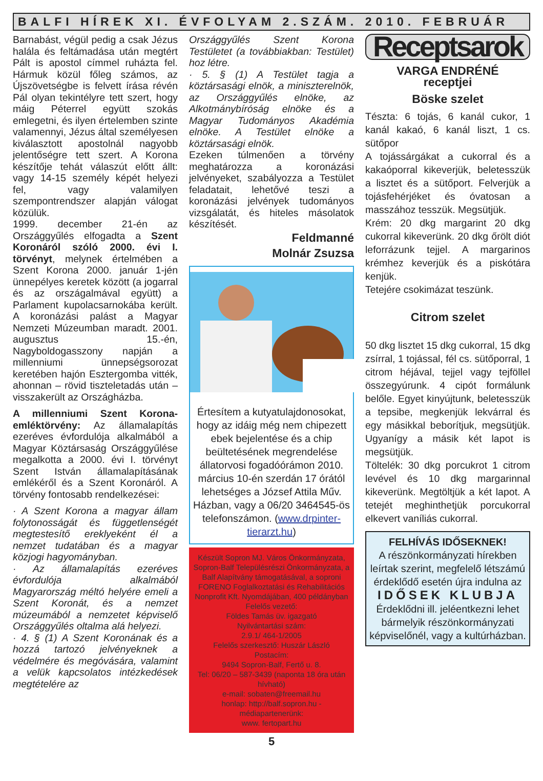BALFI HÍREK XI. ÉVFOLYAM 2.SZÁM. 2010. FEBRUÁR
Barnabást, végül pedig a csak Jézus halála és feltámadása után megtért Pált is apostol címmel ruházta fel. Hármuk közül főleg számos, az Újszövetségbe is felvett írása révén Pál olyan tekintélyre tett szert, hogy máig Péterrel együtt szokás emlegetni, és ilyen értelemben szinte valamennyi, Jézus által személyesen kiválasztott apostolnál nagyobb jelentőségre tett szert. A Korona készítője tehát válaszút előtt állt: vagy 14-15 személy képét helyezi fel, vagy valamilyen szempontrendszer alapján válogat közülük.
1999. december 21-én az Országgyűlés elfogadta a Szent Koronáról szóló 2000. évi I. törvényt, melynek értelmében a Szent Korona 2000. január 1-jén ünnepélyes keretek között (a jogarral és az országalmával együtt) a Parlament kupolacsarnokába került. A koronázási palást a Magyar Nemzeti Múzeumban maradt. 2001. augusztus 15.-én, Nagyboldogasszony napján a millenniumi ünnepségsorozat keretében hajón Esztergomba vitték, ahonnan – rövid tiszteletadás után – visszakerült az Országházba.
A millenniumi Szent Korona-emléktörvény: Az államalapítás ezeréves évfordulója alkalmából a Magyar Köztársaság Országgyűlése megalkotta a 2000. évi I. törvényt Szent István államalapításának emlékéről és a Szent Koronáról. A törvény fontosabb rendelkezései:
· A Szent Korona a magyar állam folytonosságát és függetlenségét megtestesítő ereklyeként él a nemzet tudatában és a magyar közjogi hagyományban.
· Az államalapítás ezeréves évfordulója alkalmából Magyarország méltó helyére emeli a Szent Koronát, és a nemzet múzeumából a nemzetet képviselő Országgyűlés oltalma alá helyezi.
· 4. § (1) A Szent Koronának és a hozzá tartozó jelvényeknek a védelmére és megóvására, valamint a velük kapcsolatos intézkedések megtételére az
Országgyűlés Szent Korona Testületet (a továbbiakban: Testület) hoz létre.
· 5. § (1) A Testület tagja a köztársasági elnök, a miniszterelnök, az Országgyűlés elnöke, az Alkotmánybíróság elnöke és a Magyar Tudományos Akadémia elnöke. A Testület elnöke a köztársasági elnök.
Ezeken túlmenően a törvény meghatározza a koronázási jelvényeket, szabályozza a Testület feladatait, lehetővé teszi a koronázási jelvények tudományos vizsgálatát, és hiteles másolatok készítését.
Feldmanné
Molnár Zsuzsa
Értesítem a kutyatulajdonosokat, hogy az idáig még nem chipezett ebek bejelentése és a chip beültetésének megrendelése állatorvosi fogadóórámon 2010. március 10-én szerdán 17 órától lehetséges a József Attila Műv. Házban, vagy a 06/20 3464545-ös telefonszámon. (www.drpinter-tierarzt.hu)
Készült Sopron MJ. Város Önkormányzata, Sopron-Balf Településrészi Önkormányzata, a Balf Alapítvány támogatásával, a soproni FORENO Foglalkoztatási és Rehabilitációs Nonprofit Kft. Nyomdájában, 400 példányban
Felelős vezető:
Földes Tamás üv. igazgató
Nyilvántartási szám:
2.9.1/ 464-1/2005
Felelős szerkesztő: Huszár László
Postacím:
9494 Sopron-Balf, Fertő u. 8.
Tel: 06/20 – 587-3439 (naponta 18 óra után hívható)
e-mail: sobaten@freemail.hu
honlap: http://balf.sopron.hu - médiapartenerünk:
www. fertopart.hu
5
Receptsarok
VARGA ENDRÉNÉ
receptjei
Böske szelet
Tészta: 6 tojás, 6 kanál cukor, 1 kanál kakaó, 6 kanál liszt, 1 cs. sütőpor
A tojássárgákat a cukorral és a kakaóporral kikeverjük, beletesszük a lisztet és a sütőport. Felverjük a tojásfehérjéket és óvatosan a masszához tesszük. Megsütjük.
Krém: 20 dkg margarint 20 dkg cukorral kikeverünk. 20 dkg őrölt diót leforrázunk tejjel. A margarinos krémhez keverjük és a piskótára kenjük.
Tetejére csokimázat teszünk.
Citrom szelet
50 dkg lisztet 15 dkg cukorral, 15 dkg zsírral, 1 tojással, fél cs. sütőporral, 1 citrom héjával, tejjel vagy tejföllel összegyúrunk. 4 cipót formálunk belőle. Egyet kinyújtunk, beletesszük a tepsibe, megkenjük lekvárral és egy másikkal beborítjuk, megsütjük. Ugyanígy a másik két lapot is megsütjük.
Töltelék: 30 dkg porcukrot 1 citrom levével és 10 dkg margarinnal kikeverünk. Megtöltjük a két lapot. A tetejét meghinthetjük porcukorral elkevert vaníliás cukorral.
FELHÍVÁS IDŐSEKNEK!
A részönkormányzati hírekben leírtak szerint, megfelelő létszámú érdeklődő esetén újra indulna az
IDŐSEK KLUBJA
Érdeklődni ill. jeléentkezni lehet bármelyik részönkormányzati képviselőnél, vagy a kultúrházban.